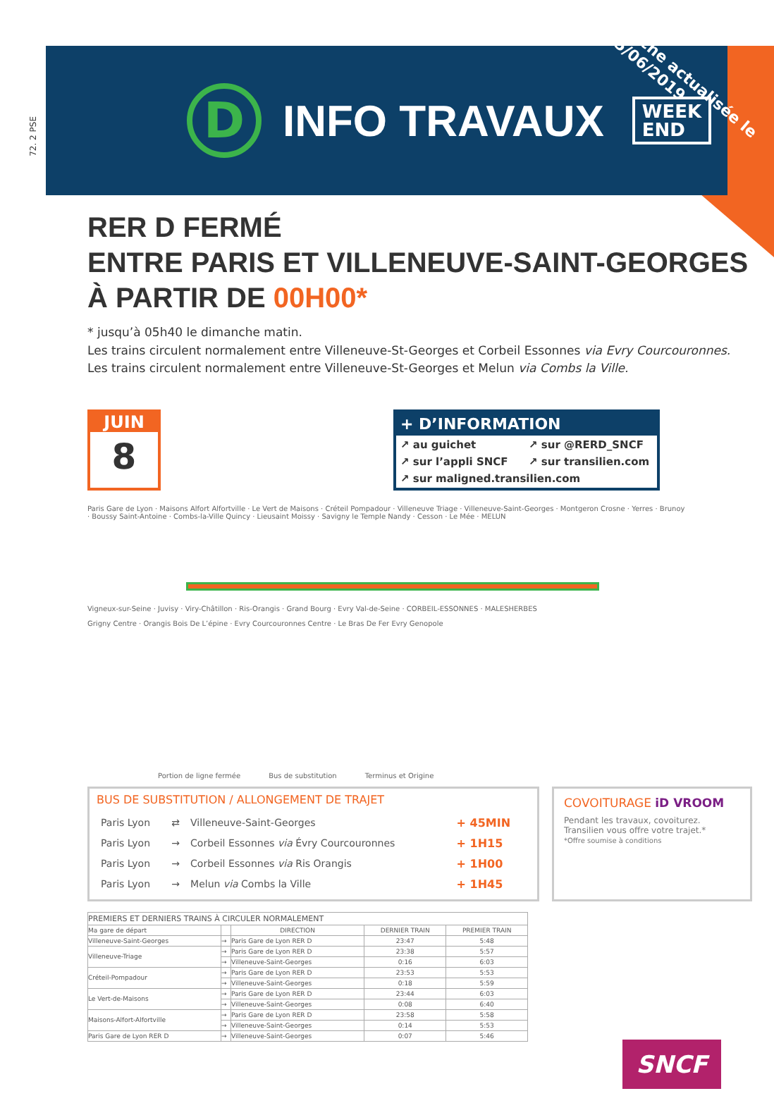72. 2 PSE
D
INFO TRAVAUX
WEEK
END
Affiche actualisée le
05/06/2019
RER D FERMÉ
ENTRE PARIS ET VILLENEUVE-SAINT-GEORGES
À PARTIR DE 00H00*
* jusqu’à 05h40 le dimanche matin.
Les trains circulent normalement entre Villeneuve-St-Georges et Corbeil Essonnes via Evry Courcouronnes.
Les trains circulent normalement entre Villeneuve-St-Georges et Melun via Combs la Ville.
JUIN
8
+ D’INFORMATION
↗ au guichet ↗ sur @RERD_SNCF ↗ sur l’appli SNCF ↗ sur transilien.com ↗ sur maligned.transilien.com
Paris Gare de Lyon · Maisons Alfort Alfortville · Le Vert de Maisons · Créteil Pompadour · Villeneuve Triage · Villeneuve-Saint-Georges · Montgeron Crosne · Yerres · Brunoy · Boussy Saint-Antoine · Combs-la-Ville Quincy · Lieusaint Moissy · Savigny le Temple Nandy · Cesson · Le Mée · MELUN
Vigneux-sur-Seine · Juvisy · Viry-Châtillon · Ris-Orangis · Grand Bourg · Evry Val-de-Seine · CORBEIL-ESSONNES · MALESHERBES
Grigny Centre · Orangis Bois De L’épine · Evry Courcouronnes Centre · Le Bras De Fer Evry Genopole
Portion de ligne fermée Bus de substitution Terminus et Origine
BUS DE SUBSTITUTION / ALLONGEMENT DE TRAJET
| Paris Lyon | ⇄ | Villeneuve-Saint-Georges | + 45MIN |
| Paris Lyon | → | Corbeil Essonnes via Évry Courcouronnes | + 1H15 |
| Paris Lyon | → | Corbeil Essonnes via Ris Orangis | + 1H00 |
| Paris Lyon | → | Melun via Combs la Ville | + 1H45 |
COVOITURAGE iD VROOM
Pendant les travaux, covoiturez. Transilien vous offre votre trajet.*
*Offre soumise à conditions
| PREMIERS ET DERNIERS TRAINS À CIRCULER NORMALEMENT | | | | |
| --- | --- | --- | --- | --- |
| Ma gare de départ | | DIRECTION | DERNIER TRAIN | PREMIER TRAIN |
| Villeneuve-Saint-Georges | → | Paris Gare de Lyon RER D | 23:47 | 5:48 |
| Villeneuve-Triage | → | Paris Gare de Lyon RER D | 23:38 | 5:57 |
| | → | Villeneuve-Saint-Georges | 0:16 | 6:03 |
| Créteil-Pompadour | → | Paris Gare de Lyon RER D | 23:53 | 5:53 |
| | → | Villeneuve-Saint-Georges | 0:18 | 5:59 |
| Le Vert-de-Maisons | → | Paris Gare de Lyon RER D | 23:44 | 6:03 |
| | → | Villeneuve-Saint-Georges | 0:08 | 6:40 |
| Maisons-Alfort-Alfortville | → | Paris Gare de Lyon RER D | 23:58 | 5:58 |
| | → | Villeneuve-Saint-Georges | 0:14 | 5:53 |
| Paris Gare de Lyon RER D | → | Villeneuve-Saint-Georges | 0:07 | 5:46 |
SNCF